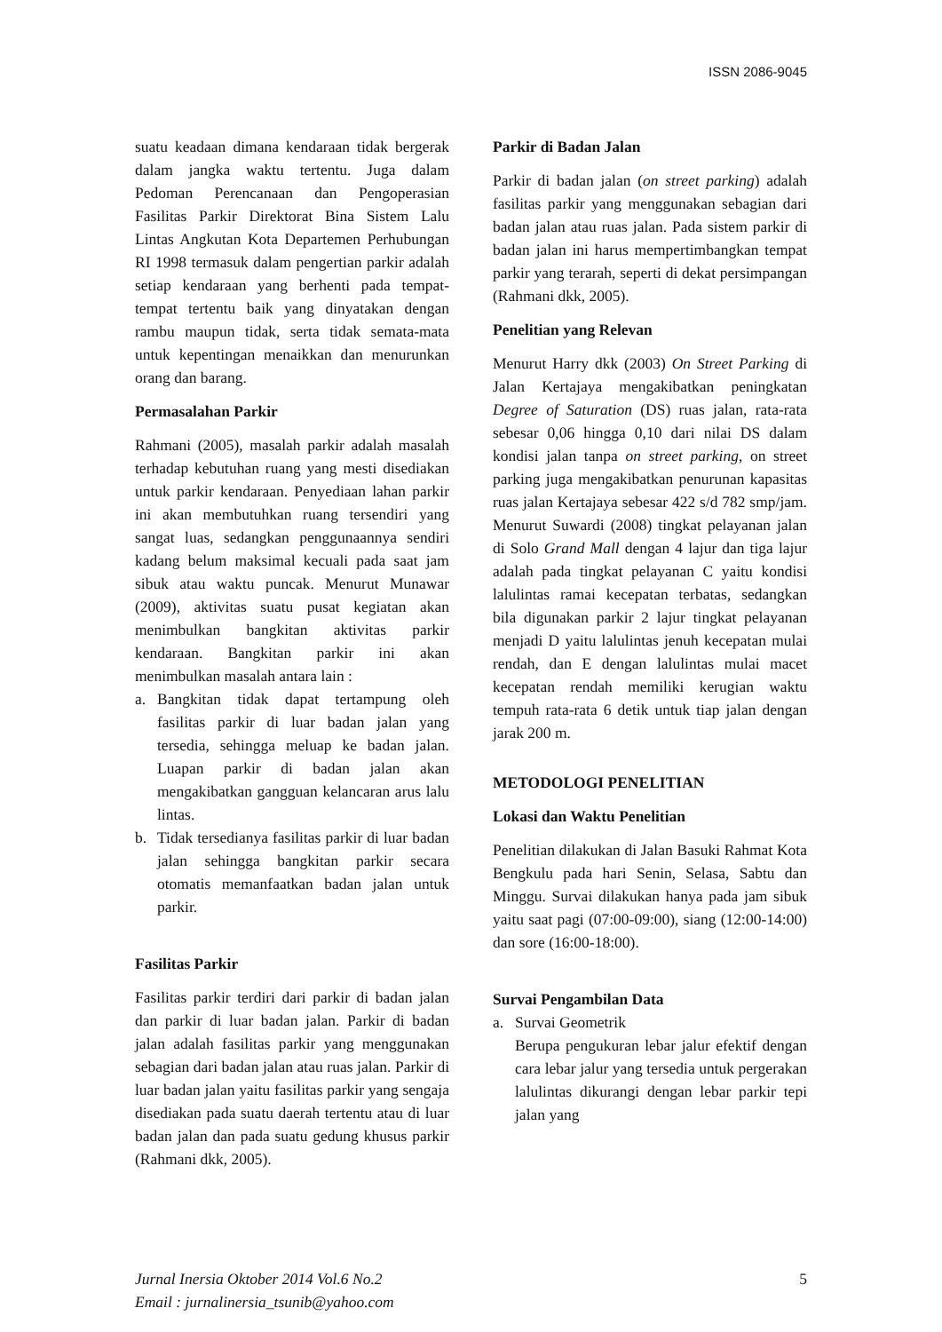ISSN 2086-9045
suatu keadaan dimana kendaraan tidak bergerak dalam jangka waktu tertentu. Juga dalam Pedoman Perencanaan dan Pengoperasian Fasilitas Parkir Direktorat Bina Sistem Lalu Lintas Angkutan Kota Departemen Perhubungan RI 1998 termasuk dalam pengertian parkir adalah setiap kendaraan yang berhenti pada tempat-tempat tertentu baik yang dinyatakan dengan rambu maupun tidak, serta tidak semata-mata untuk kepentingan menaikkan dan menurunkan orang dan barang.
Permasalahan Parkir
Rahmani (2005), masalah parkir adalah masalah terhadap kebutuhan ruang yang mesti disediakan untuk parkir kendaraan. Penyediaan lahan parkir ini akan membutuhkan ruang tersendiri yang sangat luas, sedangkan penggunaannya sendiri kadang belum maksimal kecuali pada saat jam sibuk atau waktu puncak. Menurut Munawar (2009), aktivitas suatu pusat kegiatan akan menimbulkan bangkitan aktivitas parkir kendaraan. Bangkitan parkir ini akan menimbulkan masalah antara lain :
a. Bangkitan tidak dapat tertampung oleh fasilitas parkir di luar badan jalan yang tersedia, sehingga meluap ke badan jalan. Luapan parkir di badan jalan akan mengakibatkan gangguan kelancaran arus lalu lintas.
b. Tidak tersedianya fasilitas parkir di luar badan jalan sehingga bangkitan parkir secara otomatis memanfaatkan badan jalan untuk parkir.
Fasilitas Parkir
Fasilitas parkir terdiri dari parkir di badan jalan dan parkir di luar badan jalan. Parkir di badan jalan adalah fasilitas parkir yang menggunakan sebagian dari badan jalan atau ruas jalan. Parkir di luar badan jalan yaitu fasilitas parkir yang sengaja disediakan pada suatu daerah tertentu atau di luar badan jalan dan pada suatu gedung khusus parkir (Rahmani dkk, 2005).
Parkir di Badan Jalan
Parkir di badan jalan (on street parking) adalah fasilitas parkir yang menggunakan sebagian dari badan jalan atau ruas jalan. Pada sistem parkir di badan jalan ini harus mempertimbangkan tempat parkir yang terarah, seperti di dekat persimpangan (Rahmani dkk, 2005).
Penelitian yang Relevan
Menurut Harry dkk (2003) On Street Parking di Jalan Kertajaya mengakibatkan peningkatan Degree of Saturation (DS) ruas jalan, rata-rata sebesar 0,06 hingga 0,10 dari nilai DS dalam kondisi jalan tanpa on street parking, on street parking juga mengakibatkan penurunan kapasitas ruas jalan Kertajaya sebesar 422 s/d 782 smp/jam. Menurut Suwardi (2008) tingkat pelayanan jalan di Solo Grand Mall dengan 4 lajur dan tiga lajur adalah pada tingkat pelayanan C yaitu kondisi lalulintas ramai kecepatan terbatas, sedangkan bila digunakan parkir 2 lajur tingkat pelayanan menjadi D yaitu lalulintas jenuh kecepatan mulai rendah, dan E dengan lalulintas mulai macet kecepatan rendah memiliki kerugian waktu tempuh rata-rata 6 detik untuk tiap jalan dengan jarak 200 m.
METODOLOGI PENELITIAN
Lokasi dan Waktu Penelitian
Penelitian dilakukan di Jalan Basuki Rahmat Kota Bengkulu pada hari Senin, Selasa, Sabtu dan Minggu. Survai dilakukan hanya pada jam sibuk yaitu saat pagi (07:00-09:00), siang (12:00-14:00) dan sore (16:00-18:00).
Survai Pengambilan Data
a. Survai Geometrik
Berupa pengukuran lebar jalur efektif dengan cara lebar jalur yang tersedia untuk pergerakan lalulintas dikurangi dengan lebar parkir tepi jalan yang
Jurnal Inersia Oktober 2014 Vol.6 No.2
Email : jurnalinersia_tsunib@yahoo.com
5